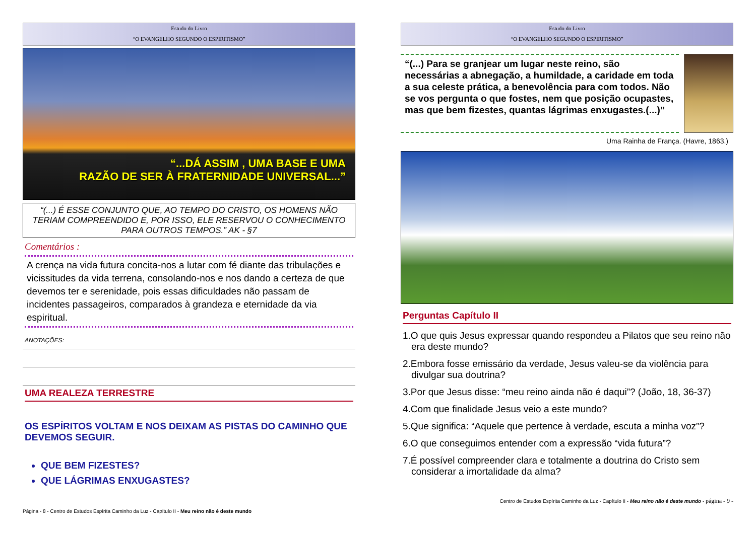Estudo do Livro
“O EVANGELHO SEGUNDO O ESPIRITISMO”
“...DÁ ASSIM , UMA BASE E UMA
RAZÃO DE SER À FRATERNIDADE UNIVERSAL...”
“(...) É ESSE CONJUNTO QUE, AO TEMPO DO CRISTO, OS HOMENS NÃO TERIAM COMPREENDIDO E, POR ISSO, ELE RESERVOU O CONHECIMENTO PARA OUTROS TEMPOS.” AK - §7
Comentários :
A crença na vida futura concita-nos a lutar com fé diante das tribulações e vicissitudes da vida terrena, consolando-nos e nos dando a certeza de que devemos ter e serenidade, pois essas dificuldades não passam de incidentes passageiros, comparados à grandeza e eternidade da via espiritual.
ANOTAÇÕES:
UMA REALEZA TERRESTRE
OS ESPÍRITOS VOLTAM E NOS DEIXAM AS PISTAS DO CAMINHO QUE DEVEMOS SEGUIR.
QUE BEM FIZESTES?
QUE LÁGRIMAS ENXUGASTES?
Página - 8 - Centro de Estudos Espírita Caminho da Luz - Capítulo II - Meu reino não é deste mundo
Estudo do Livro
“O EVANGELHO SEGUNDO O ESPIRITISMO”
“(...) Para se granjear um lugar neste reino, são necessárias a abnegação, a humildade, a caridade em toda a sua celeste prática, a benevolência para com todos. Não se vos pergunta o que fostes, nem que posição ocupastes, mas que bem fizestes, quantas lágrimas enxugastes.(...)”
Uma Rainha de França. (Havre, 1863.)
Perguntas Capítulo II
1.O que quis Jesus expressar quando respondeu a Pilatos que seu reino não era deste mundo?
2.Embora fosse emissário da verdade, Jesus valeu-se da violência para divulgar sua doutrina?
3.Por que Jesus disse: “meu reino ainda não é daqui”? (João, 18, 36-37)
4.Com que finalidade Jesus veio a este mundo?
5.Que significa: “Aquele que pertence à verdade, escuta a minha voz”?
6.O que conseguimos entender com a expressão “vida futura”?
7.É possível compreender clara e totalmente a doutrina do Cristo sem considerar a imortalidade da alma?
Centro de Estudos Espírita Caminho da Luz - Capítulo II - Meu reino não é deste mundo - página - 9 -